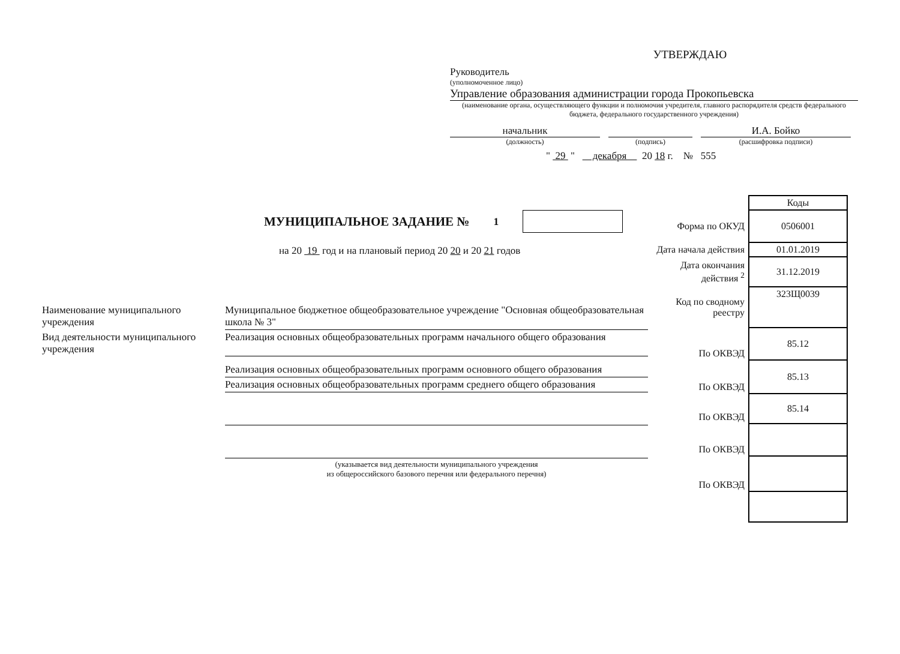УТВЕРЖДАЮ
Руководитель
(уполномоченное лицо)
Управление образования администрации города Прокопьевска
(наименование органа, осуществляющего функции и полномочия учредителя, главного распорядителя средств федерального бюджета, федерального государственного учреждения)
начальник
И.А. Бойко
(должность)
(подпись)
(расшифровка подписи)
" 29 " декабря 20 18 г. № 555
МУНИЦИПАЛЬНОЕ ЗАДАНИЕ № <sup>1</sup>
на 20 19 год и на плановый период 20 20 и 20 21 годов
| | Коды |
| Форма по ОКУД | 0506001 |
| Дата начала действия | 01.01.2019 |
| Дата окончания действия <sup>2</sup> | 31.12.2019 |
| Код по сводному реестру | 323Щ0039 |
| По ОКВЭД | 85.12 |
| По ОКВЭД | 85.13 |
| По ОКВЭД | 85.14 |
| По ОКВЭД | |
| По ОКВЭД | |
| Наименование муниципального учреждения | Муниципальное бюджетное общеобразовательное учреждение "Основная общеобразовательная школа № 3" |
| Вид деятельности муниципального учреждения | Реализация основных общеобразовательных программ начального общего образования |
| | Реализация основных общеобразовательных программ основного общего образования |
| | Реализация основных общеобразовательных программ среднего общего образования |
| | (указывается вид деятельности муниципального учреждения из общероссийского базового перечня или федерального перечня) |